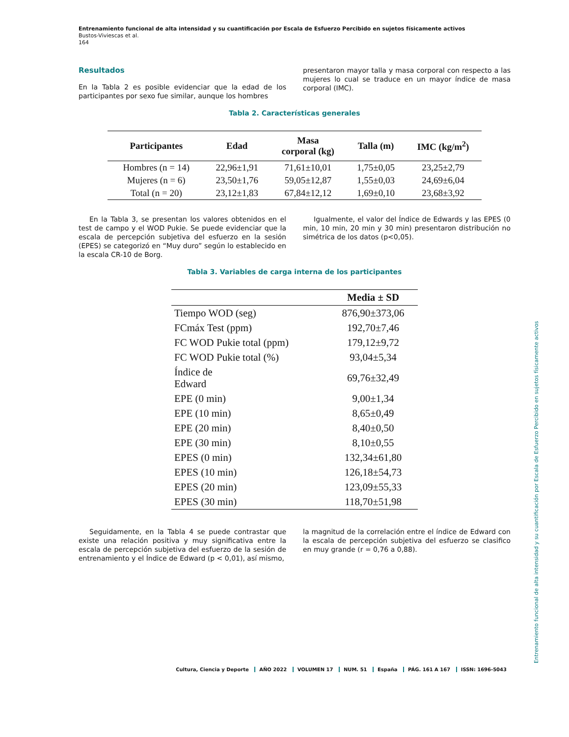Entrenamiento funcional de alta intensidad y su cuantificación por Escala de Esfuerzo Percibido en sujetos físicamente activos
Bustos-Viviescas et al.
164
Resultados
En la Tabla 2 es posible evidenciar que la edad de los participantes por sexo fue similar, aunque los hombres
presentaron mayor talla y masa corporal con respecto a las mujeres lo cual se traduce en un mayor índice de masa corporal (IMC).
Tabla 2. Características generales
| Participantes | Edad | Masa corporal (kg) | Talla (m) | IMC (kg/m<sup>2</sup>) |
| --- | --- | --- | --- | --- |
| Hombres (n = 14) | 22,96±1,91 | 71,61±10,01 | 1,75±0,05 | 23,25±2,79 |
| Mujeres (n = 6) | 23,50±1,76 | 59,05±12,87 | 1,55±0,03 | 24,69±6,04 |
| Total (n = 20) | 23,12±1,83 | 67,84±12,12 | 1,69±0,10 | 23,68±3,92 |
En la Tabla 3, se presentan los valores obtenidos en el test de campo y el WOD Pukie. Se puede evidenciar que la escala de percepción subjetiva del esfuerzo en la sesión (EPES) se categorizó en “Muy duro” según lo establecido en la escala CR-10 de Borg.
Igualmente, el valor del Índice de Edwards y las EPES (0 min, 10 min, 20 min y 30 min) presentaron distribución no simétrica de los datos (p<0,05).
Tabla 3. Variables de carga interna de los participantes
| | Media ± SD |
| --- | --- |
| Tiempo WOD (seg) | 876,90±373,06 |
| FCmáx Test (ppm) | 192,70±7,46 |
| FC WOD Pukie total (ppm) | 179,12±9,72 |
| FC WOD Pukie total (%) | 93,04±5,34 |
| Índice de Edward | 69,76±32,49 |
| EPE (0 min) | 9,00±1,34 |
| EPE (10 min) | 8,65±0,49 |
| EPE (20 min) | 8,40±0,50 |
| EPE (30 min) | 8,10±0,55 |
| EPES (0 min) | 132,34±61,80 |
| EPES (10 min) | 126,18±54,73 |
| EPES (20 min) | 123,09±55,33 |
| EPES (30 min) | 118,70±51,98 |
Seguidamente, en la Tabla 4 se puede contrastar que existe una relación positiva y muy significativa entre la escala de percepción subjetiva del esfuerzo de la sesión de entrenamiento y el Índice de Edward (p < 0,01), así mismo,
la magnitud de la correlación entre el índice de Edward con la escala de percepción subjetiva del esfuerzo se clasifico en muy grande (r = 0,76 a 0,88).
Entrenamiento funcional de alta intensidad y su cuantificación por Escala de Esfuerzo Percibido en sujetos físicamente activos
Cultura, Ciencia y Deporte AÑO 2022 VOLUMEN 17 NUM. 51 España PÁG. 161 A 167 ISSN: 1696-5043